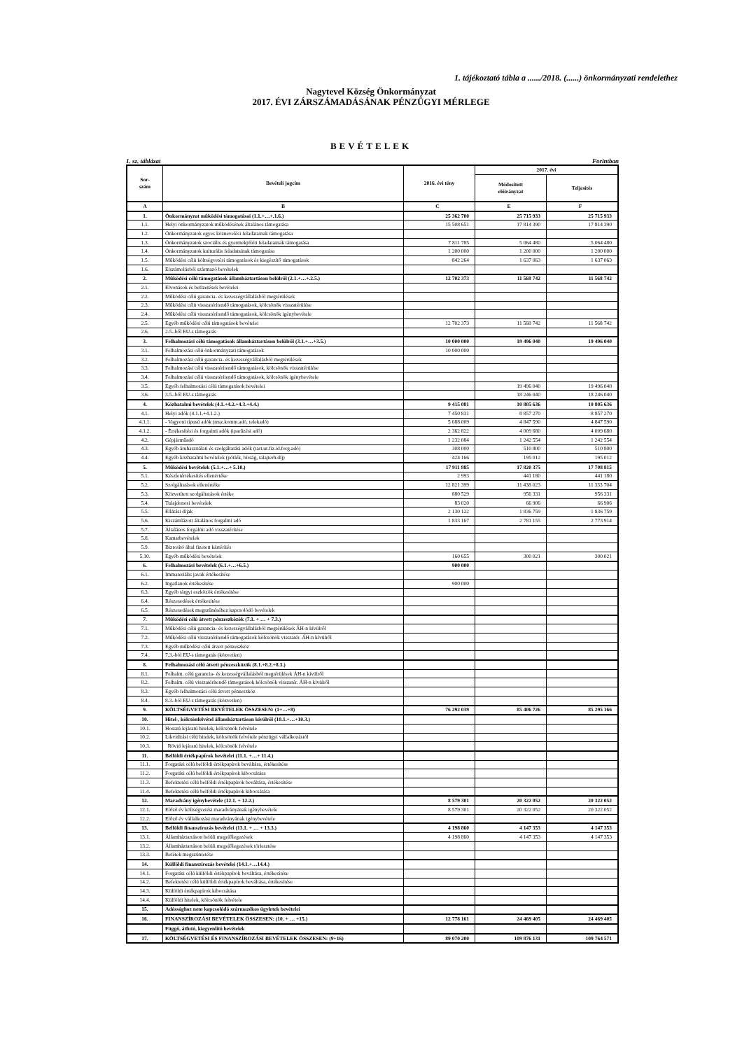1. tájékoztató tábla a ....../2018. (......) önkormányzati rendelethez
Nagytevel Község Önkormányzat
2017. ÉVI ZÁRSZÁMADÁSÁNAK PÉNZÜGYI MÉRLEGE
BEVÉTELEK
1. sz. táblázat Forintban
| Sor- szám | Bevételi jogcím | 2016. évi tény | 2017. évi | |
| --- | --- | --- | --- | --- |
| | | | Módosított előirányzat | Teljesítés |
| A | B | C | E | F |
| 1. | Önkormányzat működési támogatásai (1.1.+…+.1.6.) | 25 362 700 | 25 715 933 | 25 715 933 |
| 1.1. | Helyi önkormányzatok működésének általános támogatása | 15 508 651 | 17 814 390 | 17 814 390 |
| 1.2. | Önkormányzatok egyes köznevelési feladatainak támogatása | | | |
| 1.3. | Önkormányzatok szociális és gyermekjóléti feladatainak támogatása | 7 811 785 | 5 064 480 | 5 064 480 |
| 1.4. | Önkormányzatok kulturális feladatainak támogatása | 1 200 000 | 1 200 000 | 1 200 000 |
| 1.5. | Működési célú költségvetési támogatások és kiegészítő támogatások | 842 264 | 1 637 063 | 1 637 063 |
| 1.6. | Elszámolásból származó bevételek | | | |
| 2. | Működési célú támogatások államháztartáson belülről (2.1.+…+.2.5.) | 12 702 373 | 11 568 742 | 11 568 742 |
| 2.1. | Elvonások és befizetések bevételei | | | |
| 2.2. | Működési célú garancia- és kezességvállalásból megtérülések | | | |
| 2.3. | Működési célú visszatérítendő támogatások, kölcsönök visszatérülése | | | |
| 2.4. | Működési célú visszatérítendő támogatások, kölcsönök igénybevétele | | | |
| 2.5. | Egyéb működési célú támogatások bevételei | 12 702 373 | 11 568 742 | 11 568 742 |
| 2.6. | 2.5.-ből EU-s támogatás | | | |
| 3. | Felhalmozási célú támogatások államháztartáson belülről (3.1.+…+3.5.) | 10 000 000 | 19 496 040 | 19 496 040 |
| 3.1. | Felhalmozási célú önkormányzati támogatások | 10 000 000 | | |
| 3.2. | Felhalmozási célú garancia- és kezességvállalásból megtérülések | | | |
| 3.3. | Felhalmozási célú visszatérítendő támogatások, kölcsönök visszatérülése | | | |
| 3.4. | Felhalmozási célú visszatérítendő támogatások, kölcsönök igénybevétele | | | |
| 3.5. | Egyéb felhalmozási célú támogatások bevételei | | 19 496 040 | 19 496 040 |
| 3.6. | 3.5.-ből EU-s támogatás | | 18 246 040 | 18 246 040 |
| 4. | Közhatalmi bevételek (4.1.+4.2.+4.3.+4.4.) | 9 415 081 | 10 805 636 | 10 805 636 |
| 4.1. | Helyi adók (4.1.1.+4.1.2.) | 7 450 831 | 8 857 270 | 8 857 270 |
| 4.1.1. | - Vagyoni típusú adók (msz.komm.adó, telekadó) | 5 088 009 | 4 847 590 | 4 847 590 |
| 4.1.2. | - Értékesítési és forgalmi adók (iparűzési adó) | 2 362 822 | 4 009 680 | 4 009 680 |
| 4.2. | Gépjárműadó | 1 232 084 | 1 242 554 | 1 242 554 |
| 4.3. | Egyéb áruhasználati és szolgáltatási adók (tart.ut.fiz.id.forg.adó) | 308 000 | 510 800 | 510 800 |
| 4.4. | Egyéb közhatalmi bevételek (pótlék, bírság, talajterh.díj) | 424 166 | 195 012 | 195 012 |
| 5. | Működési bevételek (5.1.+…+ 5.10.) | 17 911 885 | 17 820 375 | 17 708 815 |
| 5.1. | Készletértékesítés ellenértéke | 2 993 | 441 180 | 441 180 |
| 5.2. | Szolgáltatások ellenértéke | 12 821 399 | 11 438 023 | 11 333 704 |
| 5.3. | Közvetített szolgáltatások értéke | 880 529 | 956 331 | 956 331 |
| 5.4. | Tulajdonosi bevételek | 83 020 | 66 906 | 66 906 |
| 5.5. | Ellátási díjak | 2 130 122 | 1 836 759 | 1 836 759 |
| 5.6. | Kiszámlázott általános forgalmi adó | 1 833 167 | 2 781 155 | 2 773 914 |
| 5.7. | Általános forgalmi adó visszatérítése | | | |
| 5.8. | Kamatbevételek | | | |
| 5.9. | Biztosító által fizetett kártérítés | | | |
| 5.10. | Egyéb működési bevételek | 160 655 | 300 021 | 300 021 |
| 6. | Felhalmozási bevételek (6.1.+…+6.5.) | 900 000 | | |
| 6.1. | Immateriális javak értékesítése | | | |
| 6.2. | Ingatlanok értékesítése | 900 000 | | |
| 6.3. | Egyéb tárgyi eszközök értékesítése | | | |
| 6.4. | Részesedések értékesítése | | | |
| 6.5. | Részesedések megszűnéséhez kapcsolódó bevételek | | | |
| 7. | Működési célú átvett pénzeszközök (7.1. + … + 7.3.) | | | |
| 7.1. | Működési célú garancia- és kezességvállalásból megtérülések ÁH-n kívülről | | | |
| 7.2. | Működési célú visszatérítendő támogatások kölcsönök visszatér. ÁH-n kívülről | | | |
| 7.3. | Egyéb működési célú átvett pénzeszköz | | | |
| 7.4. | 7.3.-ból EU-s támogatás (közvetlen) | | | |
| 8. | Felhalmozási célú átvett pénzeszközök (8.1.+8.2.+8.3.) | | | |
| 8.1. | Felhalm. célú garancia- és kezességvállalásból megtérülések ÁH-n kívülről | | | |
| 8.2. | Felhalm. célú visszatérítendő támogatások kölcsönök visszatér. ÁH-n kívülről | | | |
| 8.3. | Egyéb felhalmozási célú átvett pénzeszköz | | | |
| 8.4. | 8.3.-ból EU-s támogatás (közvetlen) | | | |
| 9. | KÖLTSÉGVETÉSI BEVÉTELEK ÖSSZESEN: (1+…+8) | 76 292 039 | 85 406 726 | 85 295 166 |
| 10. | Hitel-, kölcsönfelvétel államháztartáson kívülről (10.1.+…+10.3.) | | | |
| 10.1. | Hosszú lejáratú hitelek, kölcsönök felvétele | | | |
| 10.2. | Likviditási célú hitelek, kölcsönök felvétele pénzügyi vállalkozástól | | | |
| 10.3. | Rövid lejáratú hitelek, kölcsönök felvétele | | | |
| 11. | Belföldi értékpapírok bevételei (11.1. +…+ 11.4.) | | | |
| 11.1. | Forgatási célú belföldi értékpapírok beváltása, értékesítése | | | |
| 11.2. | Forgatási célú belföldi értékpapírok kibocsátása | | | |
| 11.3. | Befektetési célú belföldi értékpapírok beváltása, értékesítése | | | |
| 11.4. | Befektetési célú belföldi értékpapírok kibocsátása | | | |
| 12. | Maradvány igénybevétele (12.1. + 12.2.) | 8 579 301 | 20 322 052 | 20 322 052 |
| 12.1. | Előző év költségvetési maradványának igénybevétele | 8 579 301 | 20 322 052 | 20 322 052 |
| 12.2. | Előző év vállalkozási maradványának igénybevétele | | | |
| 13. | Belföldi finanszírozás bevételei (13.1. + … + 13.3.) | 4 198 860 | 4 147 353 | 4 147 353 |
| 13.1. | Államháztartáson belüli megelőlegezések | 4 198 860 | 4 147 353 | 4 147 353 |
| 13.2. | Államháztartáson belüli megelőlegezések törlesztése | | | |
| 13.3. | Betétek megszüntetése | | | |
| 14. | Külföldi finanszírozás bevételei (14.1.+…14.4.) | | | |
| 14.1. | Forgatási célú külföldi értékpapírok beváltása, értékesítése | | | |
| 14.2. | Befektetési célú külföldi értékpapírok beváltása, értékesítése | | | |
| 14.3. | Külföldi értékpapírok kibocsátása | | | |
| 14.4. | Külföldi hitelek, kölcsönök felvétele | | | |
| 15. | Adóssághoz nem kapcsolódó származékos ügyletek bevételei | | | |
| 16. | FINANSZÍROZÁSI BEVÉTELEK ÖSSZESEN: (10. + … +15.) | 12 778 161 | 24 469 405 | 24 469 405 |
| | Függő, átfutó, kiegyenlítő bevételek | | | |
| 17. | KÖLTSÉGVETÉSI ÉS FINANSZÍROZÁSI BEVÉTELEK ÖSSZESEN: (9+16) | 89 070 200 | 109 876 131 | 109 764 571 |